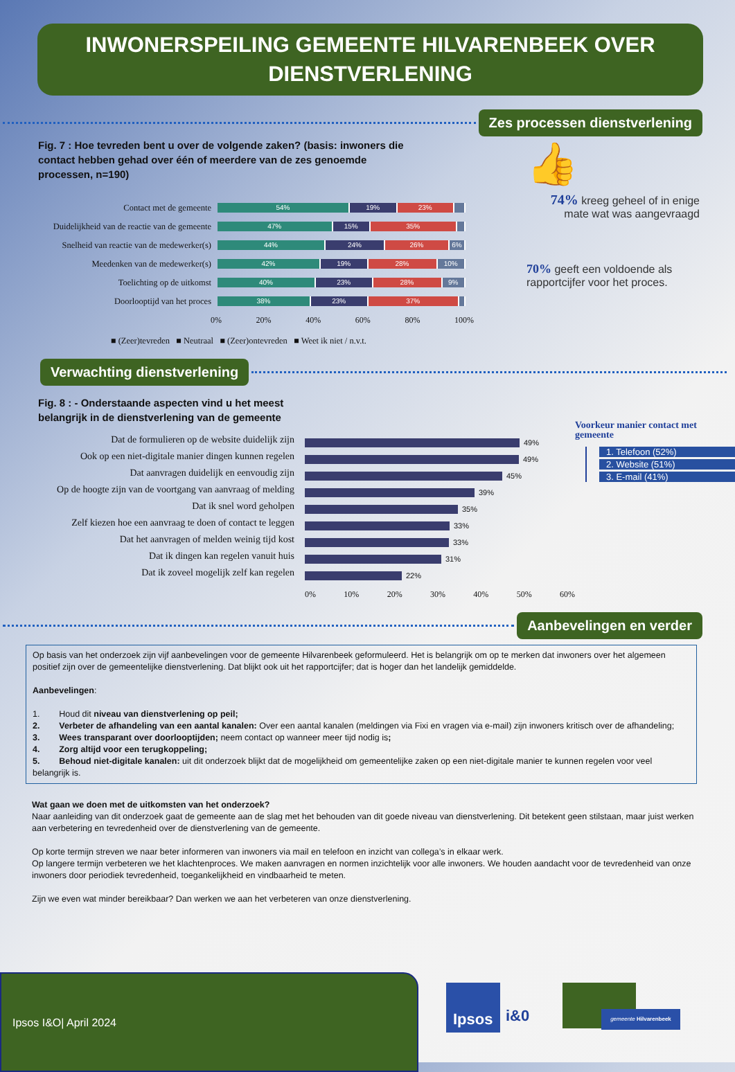INWONERSPEILING GEMEENTE HILVARENBEEK OVER DIENSTVERLENING
Zes processen dienstverlening
Fig. 7 : Hoe tevreden bent u over de volgende zaken? (basis: inwoners die contact hebben gehad over één of meerdere van de zes genoemde processen, n=190)
Contact met de gemeente
Duidelijkheid van de reactie van de gemeente
Snelheid van reactie van de medewerker(s)
Meedenken van de medewerker(s)
Toelichting op de uitkomst
Doorlooptijd van het proces
54% 19% 23%
47% 15% 35%
44% 24% 26% 6%
42% 19% 28% 10%
40% 23% 28% 9%
38% 23% 37%
0% 20% 40% 60% 80% 100%
■ (Zeer)tevreden ■ Neutraal ■ (Zeer)ontevreden ■ Weet ik niet / n.v.t.
👍
74% kreeg geheel of in enige mate wat was aangevraagd
70% geeft een voldoende als rapportcijfer voor het proces.
Verwachting dienstverlening
Fig. 8 : - Onderstaande aspecten vind u het meest belangrijk in de dienstverlening van de gemeente
Dat de formulieren op de website duidelijk zijn
Ook op een niet-digitale manier dingen kunnen regelen
Dat aanvragen duidelijk en eenvoudig zijn
Op de hoogte zijn van de voortgang van aanvraag of melding
Dat ik snel word geholpen
Zelf kiezen hoe een aanvraag te doen of contact te leggen
Dat het aanvragen of melden weinig tijd kost
Dat ik dingen kan regelen vanuit huis
Dat ik zoveel mogelijk zelf kan regelen
49%
49%
45%
39%
35%
33%
33%
31%
22%
0% 10% 20% 30% 40% 50% 60%
Voorkeur manier contact met gemeente
1. Telefoon (52%)
2. Website (51%)
3. E-mail (41%)
Aanbevelingen en verder
Op basis van het onderzoek zijn vijf aanbevelingen voor de gemeente Hilvarenbeek geformuleerd. Het is belangrijk om op te merken dat inwoners over het algemeen positief zijn over de gemeentelijke dienstverlening. Dat blijkt ook uit het rapportcijfer; dat is hoger dan het landelijk gemiddelde.
Aanbevelingen:
1. Houd dit niveau van dienstverlening op peil;
2. Verbeter de afhandeling van een aantal kanalen: Over een aantal kanalen (meldingen via Fixi en vragen via e-mail) zijn inwoners kritisch over de afhandeling;
3. Wees transparant over doorlooptijden; neem contact op wanneer meer tijd nodig is;
4. Zorg altijd voor een terugkoppeling;
5. Behoud niet-digitale kanalen: uit dit onderzoek blijkt dat de mogelijkheid om gemeentelijke zaken op een niet-digitale manier te kunnen regelen voor veel belangrijk is.
Wat gaan we doen met de uitkomsten van het onderzoek?
Naar aanleiding van dit onderzoek gaat de gemeente aan de slag met het behouden van dit goede niveau van dienstverlening. Dit betekent geen stilstaan, maar juist werken aan verbetering en tevredenheid over de dienstverlening van de gemeente.
Op korte termijn streven we naar beter informeren van inwoners via mail en telefoon en inzicht van collega’s in elkaar werk.
Op langere termijn verbeteren we het klachtenproces. We maken aanvragen en normen inzichtelijk voor alle inwoners. We houden aandacht voor de tevredenheid van onze inwoners door periodiek tevredenheid, toegankelijkheid en vindbaarheid te meten.
Zijn we even wat minder bereikbaar? Dan werken we aan het verbeteren van onze dienstverlening.
Ipsos I&O| April 2024
Ipsos
i&0 gemeente Hilvarenbeek